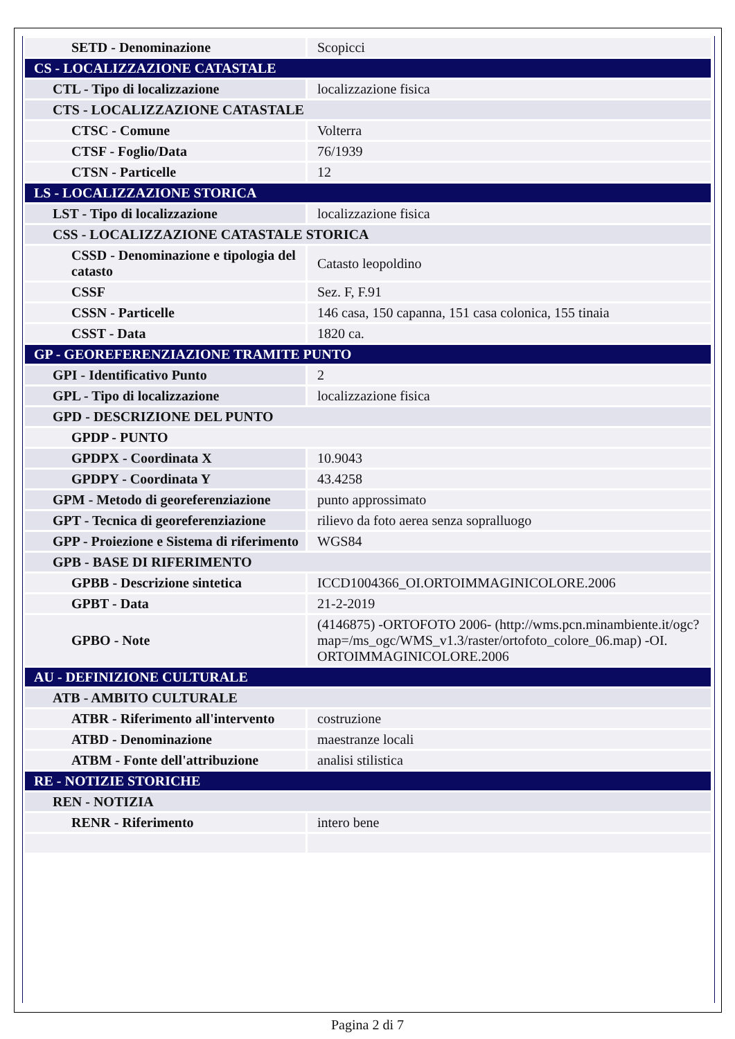| SETD - Denominazione | Scopicci |
| CS - LOCALIZZAZIONE CATASTALE | |
| CTL - Tipo di localizzazione | localizzazione fisica |
| CTS - LOCALIZZAZIONE CATASTALE | |
| CTSC - Comune | Volterra |
| CTSF - Foglio/Data | 76/1939 |
| CTSN - Particelle | 12 |
| LS - LOCALIZZAZIONE STORICA | |
| LST - Tipo di localizzazione | localizzazione fisica |
| CSS - LOCALIZZAZIONE CATASTALE STORICA | |
| CSSD - Denominazione e tipologia del catasto | Catasto leopoldino |
| CSSF | Sez. F, F.91 |
| CSSN - Particelle | 146 casa, 150 capanna, 151 casa colonica, 155 tinaia |
| CSST - Data | 1820 ca. |
| GP - GEOREFERENZIAZIONE TRAMITE PUNTO | |
| GPI - Identificativo Punto | 2 |
| GPL - Tipo di localizzazione | localizzazione fisica |
| GPD - DESCRIZIONE DEL PUNTO | |
| GPDP - PUNTO | |
| GPDPX - Coordinata X | 10.9043 |
| GPDPY - Coordinata Y | 43.4258 |
| GPM - Metodo di georeferenziazione | punto approssimato |
| GPT - Tecnica di georeferenziazione | rilievo da foto aerea senza sopralluogo |
| GPP - Proiezione e Sistema di riferimento | WGS84 |
| GPB - BASE DI RIFERIMENTO | |
| GPBB - Descrizione sintetica | ICCD1004366_OI.ORTOIMMAGINICOLORE.2006 |
| GPBT - Data | 21-2-2019 |
| GPBO - Note | (4146875) -ORTOFOTO 2006- (http://wms.pcn.minambiente.it/ogc?map=/ms_ogc/WMS_v1.3/raster/ortofoto_colore_06.map) -OI. ORTOIMMAGINICOLORE.2006 |
| AU - DEFINIZIONE CULTURALE | |
| ATB - AMBITO CULTURALE | |
| ATBR - Riferimento all'intervento | costruzione |
| ATBD - Denominazione | maestranze locali |
| ATBM - Fonte dell'attribuzione | analisi stilistica |
| RE - NOTIZIE STORICHE | |
| REN - NOTIZIA | |
| RENR - Riferimento | intero bene |
Pagina 2 di 7